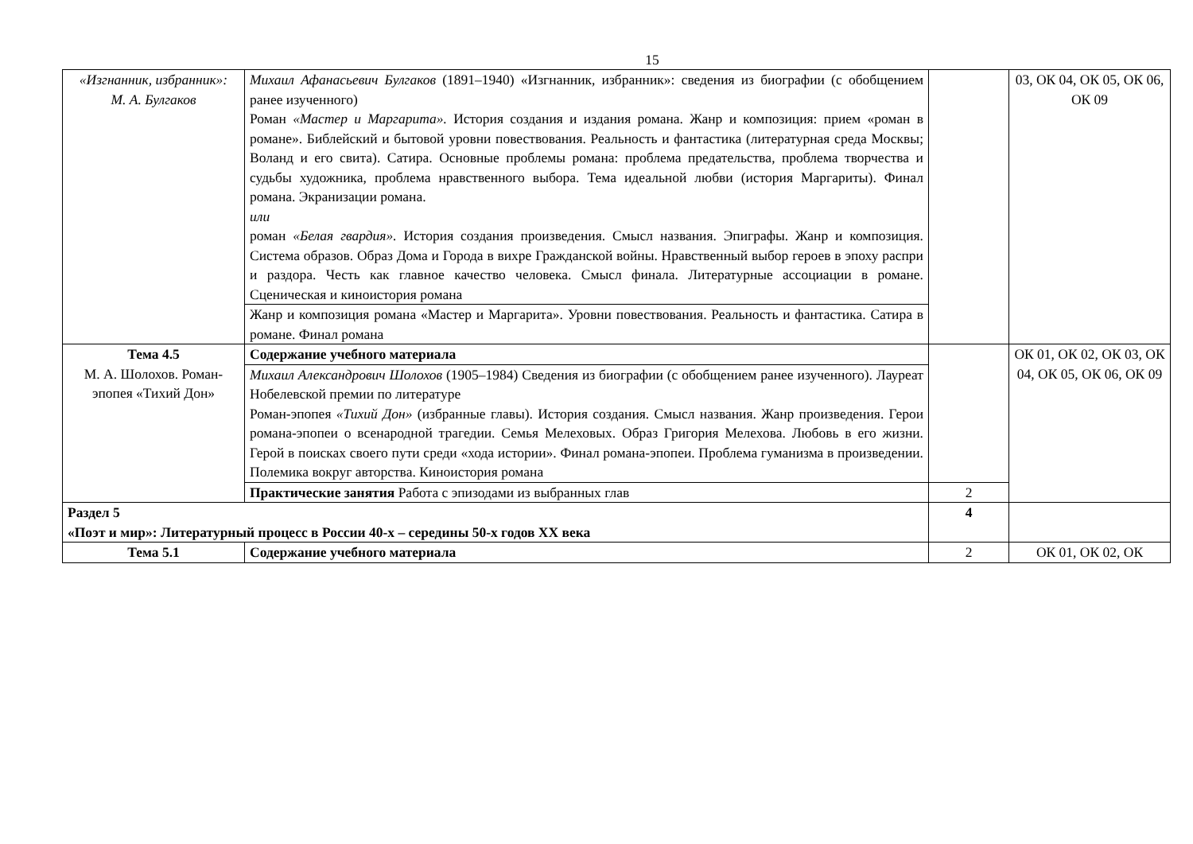15
| «Изгнанник, избранник»: М. А. Булгаков | Михаил Афанасьевич Булгаков (1891–1940) «Изгнанник, избранник»: сведения из биографии (с обобщением ранее изученного) Роман «Мастер и Маргарита». История создания и издания романа. Жанр и композиция: прием «роман в романе». Библейский и бытовой уровни повествования. Реальность и фантастика (литературная среда Москвы; Воланд и его свита). Сатира. Основные проблемы романа: проблема предательства, проблема творчества и судьбы художника, проблема нравственного выбора. Тема идеальной любви (история Маргариты). Финал романа. Экранизации романа. или роман «Белая гвардия». История создания произведения. Смысл названия. Эпиграфы. Жанр и композиция. Система образов. Образ Дома и Города в вихре Гражданской войны. Нравственный выбор героев в эпоху распри и раздора. Честь как главное качество человека. Смысл финала. Литературные ассоциации в романе. Сценическая и киноистория романа | | 03, ОК 04, ОК 05, ОК 06, ОК 09 |
| | Жанр и композиция романа «Мастер и Маргарита». Уровни повествования. Реальность и фантастика. Сатира в романе. Финал романа | | |
| Тема 4.5 М. А. Шолохов. Роман-эпопея «Тихий Дон» | Содержание учебного материала | | ОК 01, ОК 02, ОК 03, ОК 04, ОК 05, ОК 06, ОК 09 |
| | Михаил Александрович Шолохов (1905–1984) Сведения из биографии (с обобщением ранее изученного). Лауреат Нобелевской премии по литературе Роман-эпопея «Тихий Дон» (избранные главы). История создания. Смысл названия. Жанр произведения. Герои романа-эпопеи о всенародной трагедии. Семья Мелеховых. Образ Григория Мелехова. Любовь в его жизни. Герой в поисках своего пути среди «хода истории». Финал романа-эпопеи. Проблема гуманизма в произведении. Полемика вокруг авторства. Киноистория романа | | |
| | Практические занятия Работа с эпизодами из выбранных глав | 2 | |
| Раздел 5 «Поэт и мир»: Литературный процесс в России 40-х – середины 50-х годов XX века | | 4 | |
| Тема 5.1 | Содержание учебного материала | 2 | ОК 01, ОК 02, ОК |